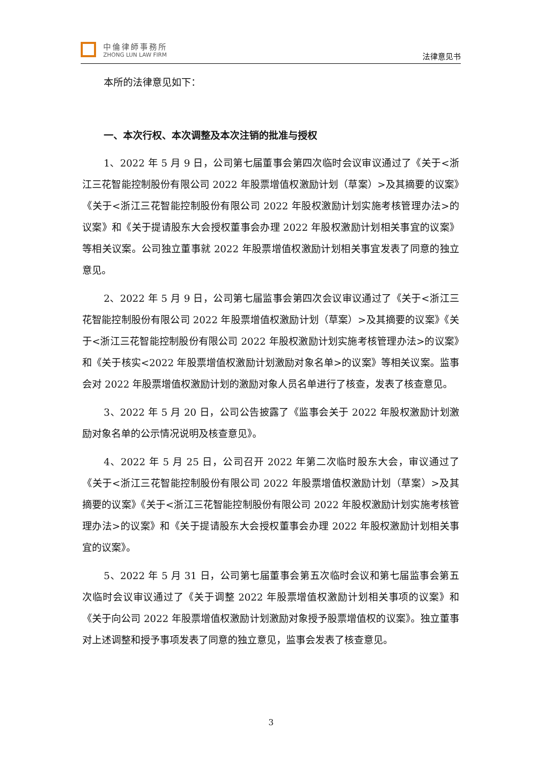中倫律師事務所
ZHONG LUN LAW FIRM
法律意见书
本所的法律意见如下：
一、本次行权、本次调整及本次注销的批准与授权
1、2022 年 5 月 9 日，公司第七届董事会第四次临时会议审议通过了《关于<浙江三花智能控制股份有限公司 2022 年股票增值权激励计划（草案）>及其摘要的议案》《关于<浙江三花智能控制股份有限公司 2022 年股权激励计划实施考核管理办法>的议案》和《关于提请股东大会授权董事会办理 2022 年股权激励计划相关事宜的议案》等相关议案。公司独立董事就 2022 年股票增值权激励计划相关事宜发表了同意的独立意见。
2、2022 年 5 月 9 日，公司第七届监事会第四次会议审议通过了《关于<浙江三花智能控制股份有限公司 2022 年股票增值权激励计划（草案）>及其摘要的议案》《关于<浙江三花智能控制股份有限公司 2022 年股权激励计划实施考核管理办法>的议案》和《关于核实<2022 年股票增值权激励计划激励对象名单>的议案》等相关议案。监事会对 2022 年股票增值权激励计划的激励对象人员名单进行了核查，发表了核查意见。
3、2022 年 5 月 20 日，公司公告披露了《监事会关于 2022 年股权激励计划激励对象名单的公示情况说明及核查意见》。
4、2022 年 5 月 25 日，公司召开 2022 年第二次临时股东大会，审议通过了《关于<浙江三花智能控制股份有限公司 2022 年股票增值权激励计划（草案）>及其摘要的议案》《关于<浙江三花智能控制股份有限公司 2022 年股权激励计划实施考核管理办法>的议案》和《关于提请股东大会授权董事会办理 2022 年股权激励计划相关事宜的议案》。
5、2022 年 5 月 31 日，公司第七届董事会第五次临时会议和第七届监事会第五次临时会议审议通过了《关于调整 2022 年股票增值权激励计划相关事项的议案》和《关于向公司 2022 年股票增值权激励计划激励对象授予股票增值权的议案》。独立董事对上述调整和授予事项发表了同意的独立意见，监事会发表了核查意见。
3